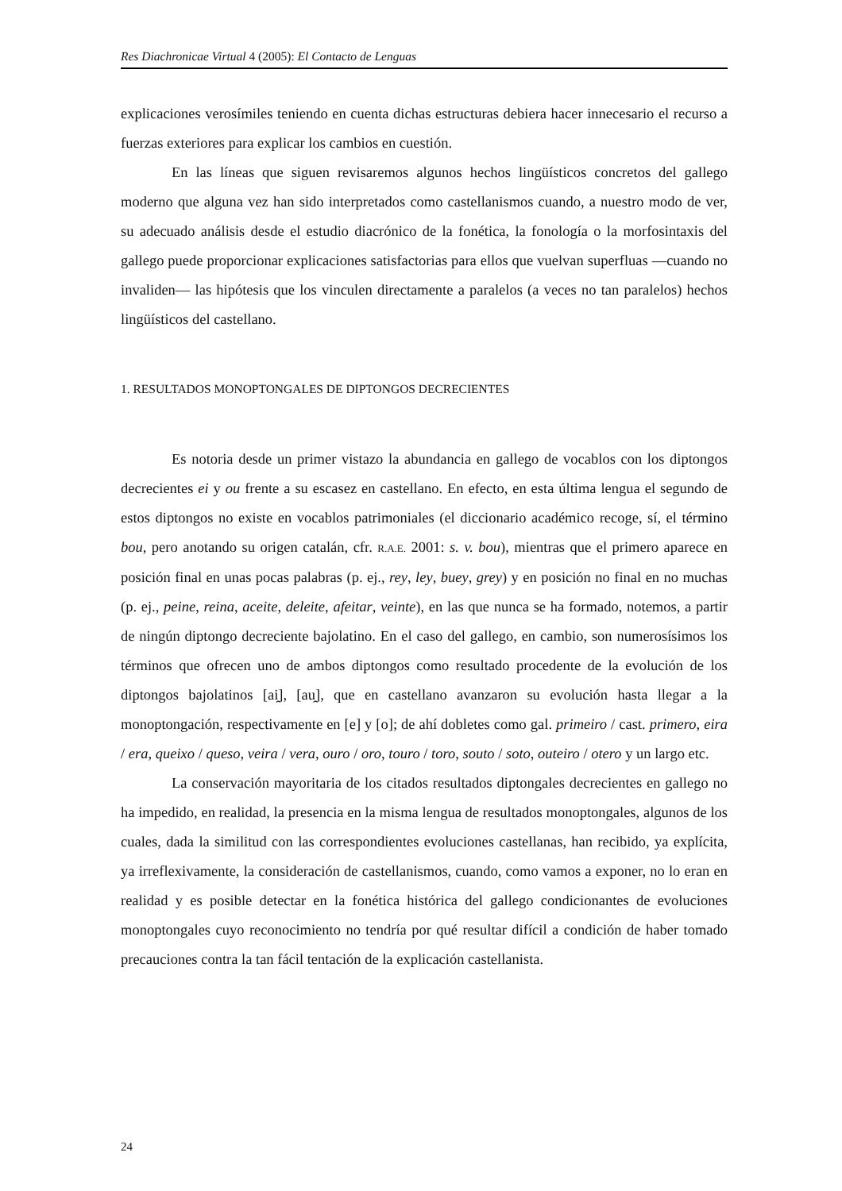Res Diachronicae Virtual 4 (2005): El Contacto de Lenguas
explicaciones verosímiles teniendo en cuenta dichas estructuras debiera hacer innecesario el recurso a fuerzas exteriores para explicar los cambios en cuestión.
En las líneas que siguen revisaremos algunos hechos lingüísticos concretos del gallego moderno que alguna vez han sido interpretados como castellanismos cuando, a nuestro modo de ver, su adecuado análisis desde el estudio diacrónico de la fonética, la fonología o la morfosintaxis del gallego puede proporcionar explicaciones satisfactorias para ellos que vuelvan superfluas —cuando no invaliden— las hipótesis que los vinculen directamente a paralelos (a veces no tan paralelos) hechos lingüísticos del castellano.
1. RESULTADOS MONOPTONGALES DE DIPTONGOS DECRECIENTES
Es notoria desde un primer vistazo la abundancia en gallego de vocablos con los diptongos decrecientes ei y ou frente a su escasez en castellano. En efecto, en esta última lengua el segundo de estos diptongos no existe en vocablos patrimoniales (el diccionario académico recoge, sí, el término bou, pero anotando su origen catalán, cfr. R.A.E. 2001: s. v. bou), mientras que el primero aparece en posición final en unas pocas palabras (p. ej., rey, ley, buey, grey) y en posición no final en no muchas (p. ej., peine, reina, aceite, deleite, afeitar, veinte), en las que nunca se ha formado, notemos, a partir de ningún diptongo decreciente bajolatino. En el caso del gallego, en cambio, son numerosísimos los términos que ofrecen uno de ambos diptongos como resultado procedente de la evolución de los diptongos bajolatinos [ai̯], [au̯], que en castellano avanzaron su evolución hasta llegar a la monoptongación, respectivamente en [e] y [o]; de ahí dobletes como gal. primeiro / cast. primero, eira / era, queixo / queso, veira / vera, ouro / oro, touro / toro, souto / soto, outeiro / otero y un largo etc.
La conservación mayoritaria de los citados resultados diptongales decrecientes en gallego no ha impedido, en realidad, la presencia en la misma lengua de resultados monoptongales, algunos de los cuales, dada la similitud con las correspondientes evoluciones castellanas, han recibido, ya explícita, ya irreflexivamente, la consideración de castellanismos, cuando, como vamos a exponer, no lo eran en realidad y es posible detectar en la fonética histórica del gallego condicionantes de evoluciones monoptongales cuyo reconocimiento no tendría por qué resultar difícil a condición de haber tomado precauciones contra la tan fácil tentación de la explicación castellanista.
24